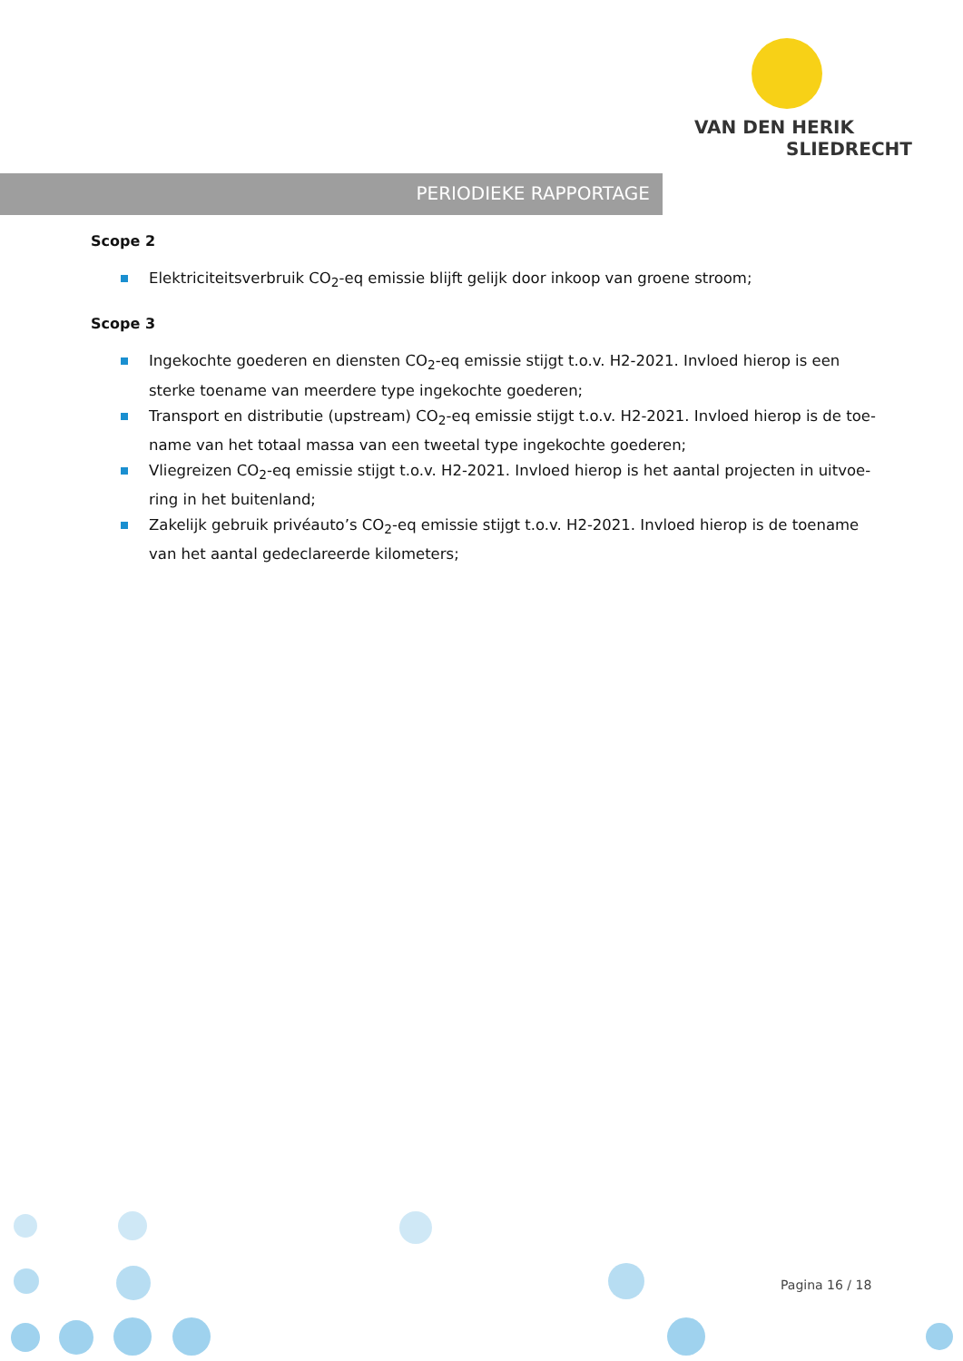VAN DEN HERIK
SLIEDRECHT
PERIODIEKE RAPPORTAGE
Scope 2
Elektriciteitsverbruik CO<sub>2</sub>-eq emissie blijft gelijk door inkoop van groene stroom;
Scope 3
Ingekochte goederen en diensten CO<sub>2</sub>-eq emissie stijgt t.o.v. H2-2021. Invloed hierop is een sterke toename van meerdere type ingekochte goederen;
Transport en distributie (upstream) CO<sub>2</sub>-eq emissie stijgt t.o.v. H2-2021. Invloed hierop is de toe-name van het totaal massa van een tweetal type ingekochte goederen;
Vliegreizen CO<sub>2</sub>-eq emissie stijgt t.o.v. H2-2021. Invloed hierop is het aantal projecten in uitvoe-ring in het buitenland;
Zakelijk gebruik privéauto’s CO<sub>2</sub>-eq emissie stijgt t.o.v. H2-2021. Invloed hierop is de toename van het aantal gedeclareerde kilometers;
Pagina 16 / 18